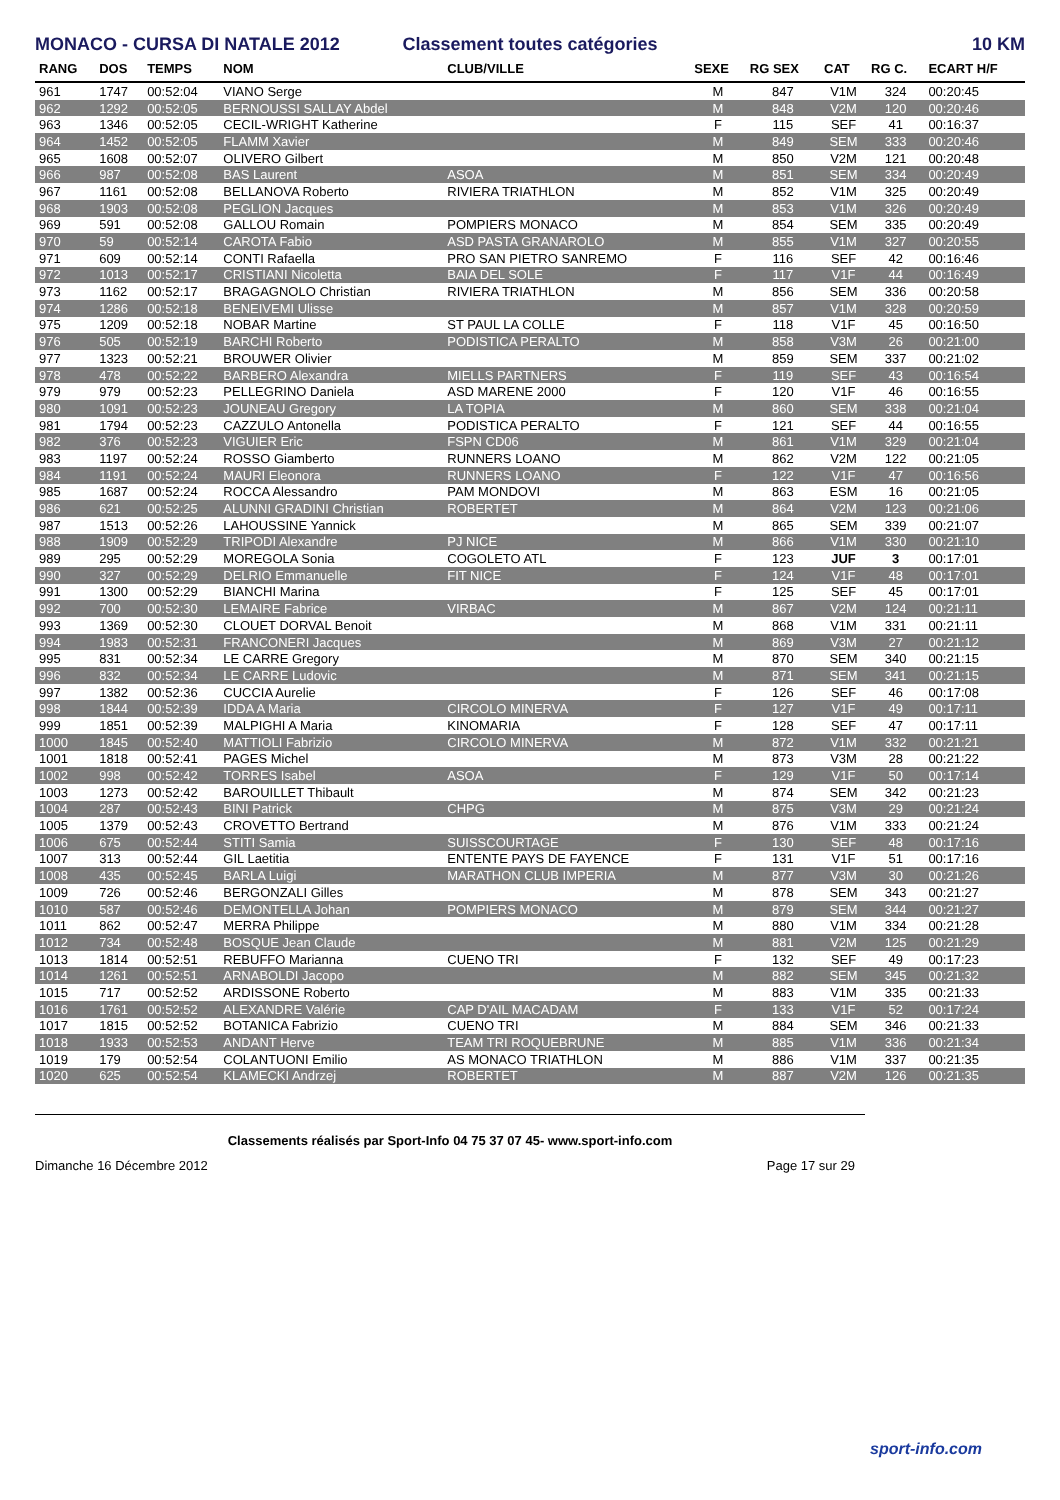MONACO - CURSA DI NATALE 2012 Classement toutes catégories 10 KM
| RANG | DOS | TEMPS | NOM | CLUB/VILLE | SEXE | RG SEX | CAT | RG C. | ECART H/F |
| --- | --- | --- | --- | --- | --- | --- | --- | --- | --- |
| 961 | 1747 | 00:52:04 | VIANO Serge | | M | 847 | V1M | 324 | 00:20:45 |
| 962 | 1292 | 00:52:05 | BERNOUSSI SALLAY Abdel | | M | 848 | V2M | 120 | 00:20:46 |
| 963 | 1346 | 00:52:05 | CECIL-WRIGHT Katherine | | F | 115 | SEF | 41 | 00:16:37 |
| 964 | 1452 | 00:52:05 | FLAMM Xavier | | M | 849 | SEM | 333 | 00:20:46 |
| 965 | 1608 | 00:52:07 | OLIVERO Gilbert | | M | 850 | V2M | 121 | 00:20:48 |
| 966 | 987 | 00:52:08 | BAS Laurent | ASOA | M | 851 | SEM | 334 | 00:20:49 |
| 967 | 1161 | 00:52:08 | BELLANOVA Roberto | RIVIERA TRIATHLON | M | 852 | V1M | 325 | 00:20:49 |
| 968 | 1903 | 00:52:08 | PEGLION Jacques | | M | 853 | V1M | 326 | 00:20:49 |
| 969 | 591 | 00:52:08 | GALLOU Romain | POMPIERS MONACO | M | 854 | SEM | 335 | 00:20:49 |
| 970 | 59 | 00:52:14 | CAROTA Fabio | ASD PASTA GRANAROLO | M | 855 | V1M | 327 | 00:20:55 |
| 971 | 609 | 00:52:14 | CONTI Rafaella | PRO SAN PIETRO SANREMO | F | 116 | SEF | 42 | 00:16:46 |
| 972 | 1013 | 00:52:17 | CRISTIANI Nicoletta | BAIA DEL SOLE | F | 117 | V1F | 44 | 00:16:49 |
| 973 | 1162 | 00:52:17 | BRAGAGNOLO Christian | RIVIERA TRIATHLON | M | 856 | SEM | 336 | 00:20:58 |
| 974 | 1286 | 00:52:18 | BENEIVEMI Ulisse | | M | 857 | V1M | 328 | 00:20:59 |
| 975 | 1209 | 00:52:18 | NOBAR Martine | ST PAUL LA COLLE | F | 118 | V1F | 45 | 00:16:50 |
| 976 | 505 | 00:52:19 | BARCHI Roberto | PODISTICA PERALTO | M | 858 | V3M | 26 | 00:21:00 |
| 977 | 1323 | 00:52:21 | BROUWER Olivier | | M | 859 | SEM | 337 | 00:21:02 |
| 978 | 478 | 00:52:22 | BARBERO Alexandra | MIELLS PARTNERS | F | 119 | SEF | 43 | 00:16:54 |
| 979 | 979 | 00:52:23 | PELLEGRINO Daniela | ASD MARENE 2000 | F | 120 | V1F | 46 | 00:16:55 |
| 980 | 1091 | 00:52:23 | JOUNEAU Gregory | LA TOPIA | M | 860 | SEM | 338 | 00:21:04 |
| 981 | 1794 | 00:52:23 | CAZZULO Antonella | PODISTICA PERALTO | F | 121 | SEF | 44 | 00:16:55 |
| 982 | 376 | 00:52:23 | VIGUIER Eric | FSPN CD06 | M | 861 | V1M | 329 | 00:21:04 |
| 983 | 1197 | 00:52:24 | ROSSO Giamberto | RUNNERS LOANO | M | 862 | V2M | 122 | 00:21:05 |
| 984 | 1191 | 00:52:24 | MAURI Eleonora | RUNNERS LOANO | F | 122 | V1F | 47 | 00:16:56 |
| 985 | 1687 | 00:52:24 | ROCCA Alessandro | PAM MONDOVI | M | 863 | ESM | 16 | 00:21:05 |
| 986 | 621 | 00:52:25 | ALUNNI GRADINI Christian | ROBERTET | M | 864 | V2M | 123 | 00:21:06 |
| 987 | 1513 | 00:52:26 | LAHOUSSINE Yannick | | M | 865 | SEM | 339 | 00:21:07 |
| 988 | 1909 | 00:52:29 | TRIPODI Alexandre | PJ NICE | M | 866 | V1M | 330 | 00:21:10 |
| 989 | 295 | 00:52:29 | MOREGOLA Sonia | COGOLETO ATL | F | 123 | JUF | 3 | 00:17:01 |
| 990 | 327 | 00:52:29 | DELRIO Emmanuelle | FIT NICE | F | 124 | V1F | 48 | 00:17:01 |
| 991 | 1300 | 00:52:29 | BIANCHI Marina | | F | 125 | SEF | 45 | 00:17:01 |
| 992 | 700 | 00:52:30 | LEMAIRE Fabrice | VIRBAC | M | 867 | V2M | 124 | 00:21:11 |
| 993 | 1369 | 00:52:30 | CLOUET DORVAL Benoit | | M | 868 | V1M | 331 | 00:21:11 |
| 994 | 1983 | 00:52:31 | FRANCONERI Jacques | | M | 869 | V3M | 27 | 00:21:12 |
| 995 | 831 | 00:52:34 | LE CARRE Gregory | | M | 870 | SEM | 340 | 00:21:15 |
| 996 | 832 | 00:52:34 | LE CARRE Ludovic | | M | 871 | SEM | 341 | 00:21:15 |
| 997 | 1382 | 00:52:36 | CUCCIA Aurelie | | F | 126 | SEF | 46 | 00:17:08 |
| 998 | 1844 | 00:52:39 | IDDA A Maria | CIRCOLO MINERVA | F | 127 | V1F | 49 | 00:17:11 |
| 999 | 1851 | 00:52:39 | MALPIGHI A Maria | KINOMARIA | F | 128 | SEF | 47 | 00:17:11 |
| 1000 | 1845 | 00:52:40 | MATTIOLI Fabrizio | CIRCOLO MINERVA | M | 872 | V1M | 332 | 00:21:21 |
| 1001 | 1818 | 00:52:41 | PAGES Michel | | M | 873 | V3M | 28 | 00:21:22 |
| 1002 | 998 | 00:52:42 | TORRES Isabel | ASOA | F | 129 | V1F | 50 | 00:17:14 |
| 1003 | 1273 | 00:52:42 | BAROUILLET Thibault | | M | 874 | SEM | 342 | 00:21:23 |
| 1004 | 287 | 00:52:43 | BINI Patrick | CHPG | M | 875 | V3M | 29 | 00:21:24 |
| 1005 | 1379 | 00:52:43 | CROVETTO Bertrand | | M | 876 | V1M | 333 | 00:21:24 |
| 1006 | 675 | 00:52:44 | STITI Samia | SUISSCOURTAGE | F | 130 | SEF | 48 | 00:17:16 |
| 1007 | 313 | 00:52:44 | GIL Laetitia | ENTENTE PAYS DE FAYENCE | F | 131 | V1F | 51 | 00:17:16 |
| 1008 | 435 | 00:52:45 | BARLA Luigi | MARATHON CLUB IMPERIA | M | 877 | V3M | 30 | 00:21:26 |
| 1009 | 726 | 00:52:46 | BERGONZALI Gilles | | M | 878 | SEM | 343 | 00:21:27 |
| 1010 | 587 | 00:52:46 | DEMONTELLA Johan | POMPIERS MONACO | M | 879 | SEM | 344 | 00:21:27 |
| 1011 | 862 | 00:52:47 | MERRA Philippe | | M | 880 | V1M | 334 | 00:21:28 |
| 1012 | 734 | 00:52:48 | BOSQUE Jean Claude | | M | 881 | V2M | 125 | 00:21:29 |
| 1013 | 1814 | 00:52:51 | REBUFFO Marianna | CUENO TRI | F | 132 | SEF | 49 | 00:17:23 |
| 1014 | 1261 | 00:52:51 | ARNABOLDI Jacopo | | M | 882 | SEM | 345 | 00:21:32 |
| 1015 | 717 | 00:52:52 | ARDISSONE Roberto | | M | 883 | V1M | 335 | 00:21:33 |
| 1016 | 1761 | 00:52:52 | ALEXANDRE Valérie | CAP D'AIL MACADAM | F | 133 | V1F | 52 | 00:17:24 |
| 1017 | 1815 | 00:52:52 | BOTANICA Fabrizio | CUENO TRI | M | 884 | SEM | 346 | 00:21:33 |
| 1018 | 1933 | 00:52:53 | ANDANT Herve | TEAM TRI ROQUEBRUNE | M | 885 | V1M | 336 | 00:21:34 |
| 1019 | 179 | 00:52:54 | COLANTUONI Emilio | AS MONACO TRIATHLON | M | 886 | V1M | 337 | 00:21:35 |
| 1020 | 625 | 00:52:54 | KLAMECKI Andrzej | ROBERTET | M | 887 | V2M | 126 | 00:21:35 |
Classements réalisés par Sport-Info 04 75 37 07 45- www.sport-info.com
Dimanche 16 Décembre 2012 Page 17 sur 29
sport-info.com